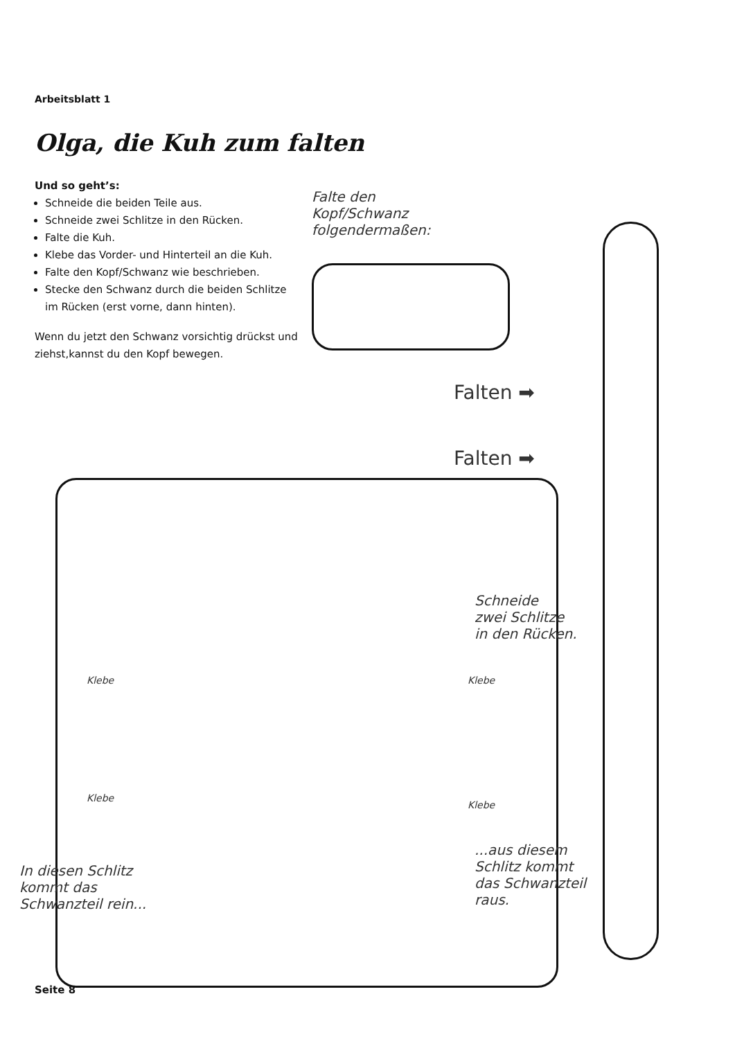Arbeitsblatt 1
Olga, die Kuh zum falten
Und so geht’s:
Schneide die beiden Teile aus.
Schneide zwei Schlitze in den Rücken.
Falte die Kuh.
Klebe das Vorder- und Hinterteil an die Kuh.
Falte den Kopf/Schwanz wie beschrieben.
Stecke den Schwanz durch die beiden Schlitze im Rücken (erst vorne, dann hinten).
Wenn du jetzt den Schwanz vorsichtig drückst und ziehst,kannst du den Kopf bewegen.
Falte den
Kopf/Schwanz
folgendermaßen:
Falten ➡
Falten ➡
Klebe Klebe
Klebe
Klebe
Schneide
zwei Schlitze
in den Rücken.
In diesen Schlitz
kommt das
Schwanzteil rein...
...aus diesem
Schlitz kommt
das Schwanzteil
raus.
Seite 8